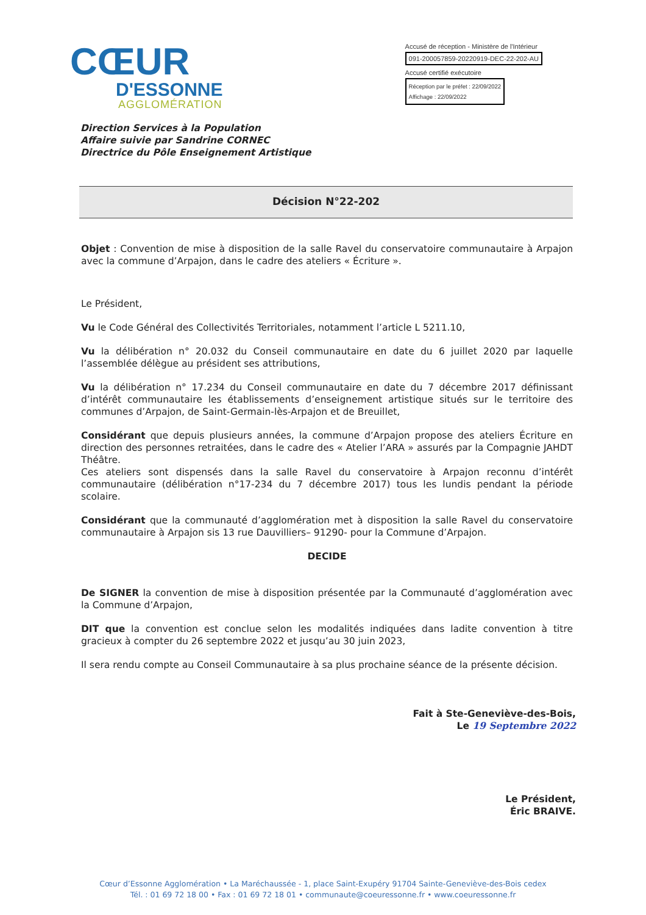CŒUR
D'ESSONNE
AGGLOMÉRATION
Accusé de réception - Ministère de l'Intérieur
091-200057859-20220919-DEC-22-202-AU
Accusé certifié exécutoire
Réception par le préfet : 22/09/2022
Affichage : 22/09/2022
Direction Services à la Population
Affaire suivie par Sandrine CORNEC
Directrice du Pôle Enseignement Artistique
Décision N°22-202
Objet : Convention de mise à disposition de la salle Ravel du conservatoire communautaire à Arpajon avec la commune d’Arpajon, dans le cadre des ateliers « Écriture ».
Le Président,
Vu le Code Général des Collectivités Territoriales, notamment l’article L 5211.10,
Vu la délibération n° 20.032 du Conseil communautaire en date du 6 juillet 2020 par laquelle l’assemblée délègue au président ses attributions,
Vu la délibération n° 17.234 du Conseil communautaire en date du 7 décembre 2017 définissant d’intérêt communautaire les établissements d’enseignement artistique situés sur le territoire des communes d’Arpajon, de Saint-Germain-lès-Arpajon et de Breuillet,
Considérant que depuis plusieurs années, la commune d’Arpajon propose des ateliers Écriture en direction des personnes retraitées, dans le cadre des « Atelier l’ARA » assurés par la Compagnie JAHDT Théâtre.
Ces ateliers sont dispensés dans la salle Ravel du conservatoire à Arpajon reconnu d’intérêt communautaire (délibération n°17-234 du 7 décembre 2017) tous les lundis pendant la période scolaire.
Considérant que la communauté d’agglomération met à disposition la salle Ravel du conservatoire communautaire à Arpajon sis 13 rue Dauvilliers– 91290- pour la Commune d’Arpajon.
DECIDE
De SIGNER la convention de mise à disposition présentée par la Communauté d’agglomération avec la Commune d’Arpajon,
DIT que la convention est conclue selon les modalités indiquées dans ladite convention à titre gracieux à compter du 26 septembre 2022 et jusqu’au 30 juin 2023,
Il sera rendu compte au Conseil Communautaire à sa plus prochaine séance de la présente décision.
Fait à Ste-Geneviève-des-Bois,
Le 19 Septembre 2022
Le Président,
Éric BRAIVE.
Cœur d’Essonne Agglomération • La Maréchaussée - 1, place Saint-Exupéry 91704 Sainte-Geneviève-des-Bois cedex
Tél. : 01 69 72 18 00 • Fax : 01 69 72 18 01 • communaute@coeuressonne.fr • www.coeuressonne.fr